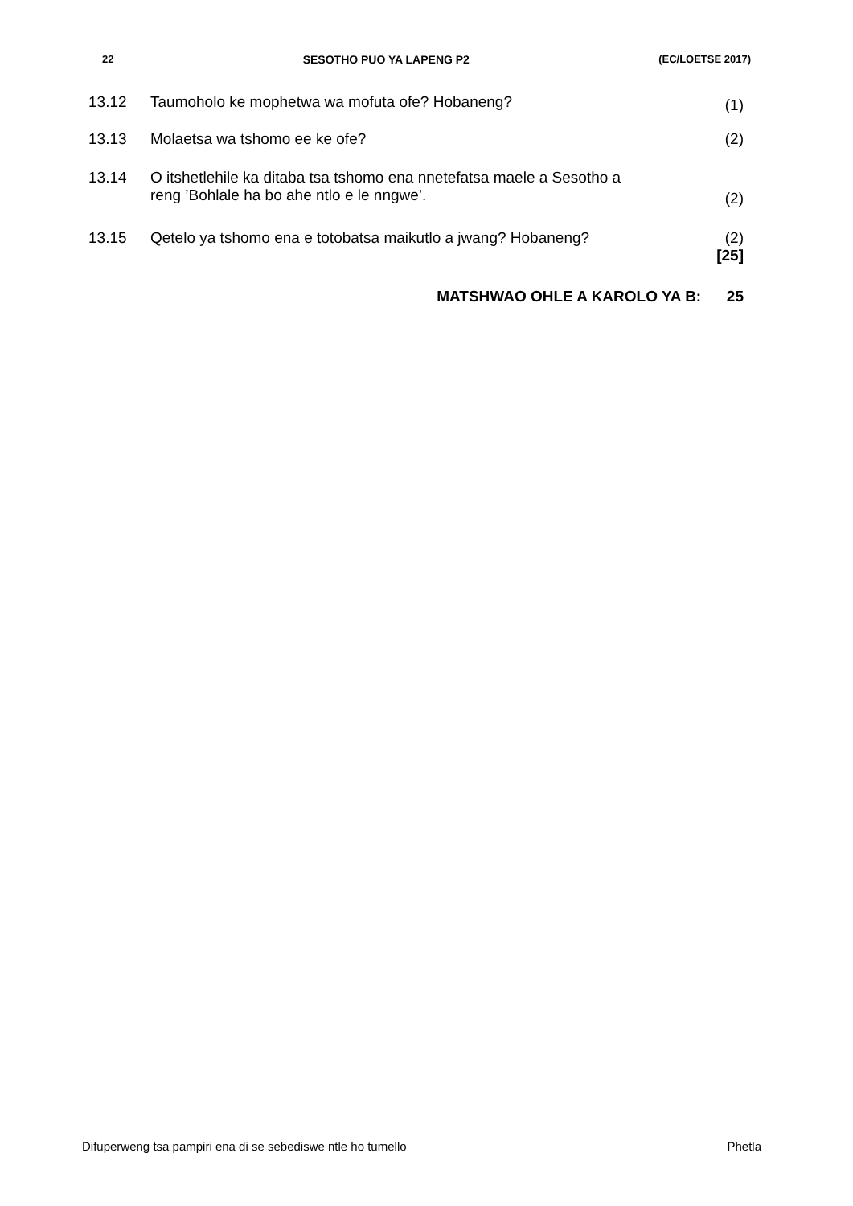22 SESOTHO PUO YA LAPENG P2 (EC/LOETSE 2017)
13.12 Taumoholo ke mophetwa wa mofuta ofe? Hobaneng? (1)
13.13 Molaetsa wa tshomo ee ke ofe? (2)
13.14 O itshetlehile ka ditaba tsa tshomo ena nnetefatsa maele a Sesotho a
reng ’Bohlale ha bo ahe ntlo e le nngwe’. (2)
13.15 Qetelo ya tshomo ena e totobatsa maikutlo a jwang? Hobaneng? (2)
[25]
MATSHWAO OHLE A KAROLO YA B: 25
Difuperweng tsa pampiri ena di se sebediswe ntle ho tumello Phetla